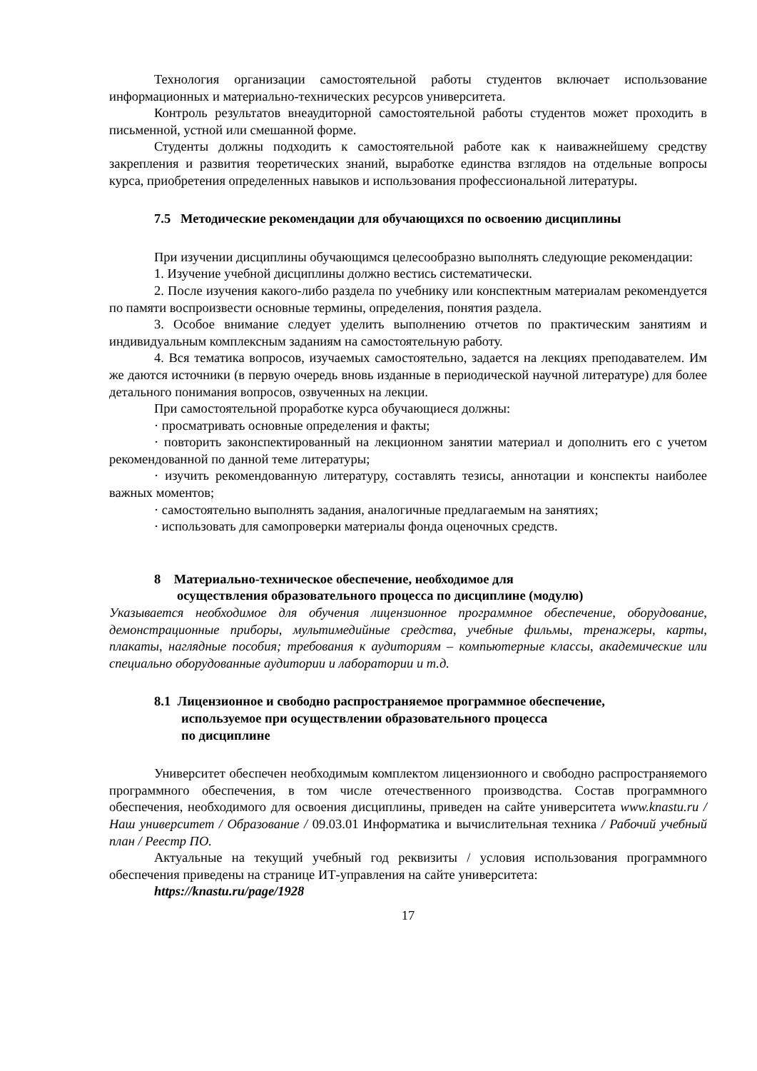Технология организации самостоятельной работы студентов включает использование информационных и материально-технических ресурсов университета.
Контроль результатов внеаудиторной самостоятельной работы студентов может проходить в письменной, устной или смешанной форме.
Студенты должны подходить к самостоятельной работе как к наиважнейшему средству закрепления и развития теоретических знаний, выработке единства взглядов на отдельные вопросы курса, приобретения определенных навыков и использования профессиональной литературы.
7.5 Методические рекомендации для обучающихся по освоению дисциплины
При изучении дисциплины обучающимся целесообразно выполнять следующие рекомендации:
1. Изучение учебной дисциплины должно вестись систематически.
2. После изучения какого-либо раздела по учебнику или конспектным материалам рекомендуется по памяти воспроизвести основные термины, определения, понятия раздела.
3. Особое внимание следует уделить выполнению отчетов по практическим занятиям и индивидуальным комплексным заданиям на самостоятельную работу.
4. Вся тематика вопросов, изучаемых самостоятельно, задается на лекциях преподавателем. Им же даются источники (в первую очередь вновь изданные в периодической научной литературе) для более детального понимания вопросов, озвученных на лекции.
При самостоятельной проработке курса обучающиеся должны:
· просматривать основные определения и факты;
· повторить законспектированный на лекционном занятии материал и дополнить его с учетом рекомендованной по данной теме литературы;
· изучить рекомендованную литературу, составлять тезисы, аннотации и конспекты наиболее важных моментов;
· самостоятельно выполнять задания, аналогичные предлагаемым на занятиях;
· использовать для самопроверки материалы фонда оценочных средств.
8 Материально-техническое обеспечение, необходимое для
осуществления образовательного процесса по дисциплине (модулю)
Указывается необходимое для обучения лицензионное программное обеспечение, оборудование, демонстрационные приборы, мультимедийные средства, учебные фильмы, тренажеры, карты, плакаты, наглядные пособия; требования к аудиториям – компьютерные классы, академические или специально оборудованные аудитории и лаборатории и т.д.
8.1 Лицензионное и свободно распространяемое программное обеспечение,
используемое при осуществлении образовательного процесса
по дисциплине
Университет обеспечен необходимым комплектом лицензионного и свободно распространяемого программного обеспечения, в том числе отечественного производства. Состав программного обеспечения, необходимого для освоения дисциплины, приведен на сайте университета www.knastu.ru / Наш университет / Образование / 09.03.01 Информатика и вычислительная техника / Рабочий учебный план / Реестр ПО.
Актуальные на текущий учебный год реквизиты / условия использования программного обеспечения приведены на странице ИТ-управления на сайте университета:
https://knastu.ru/page/1928
17